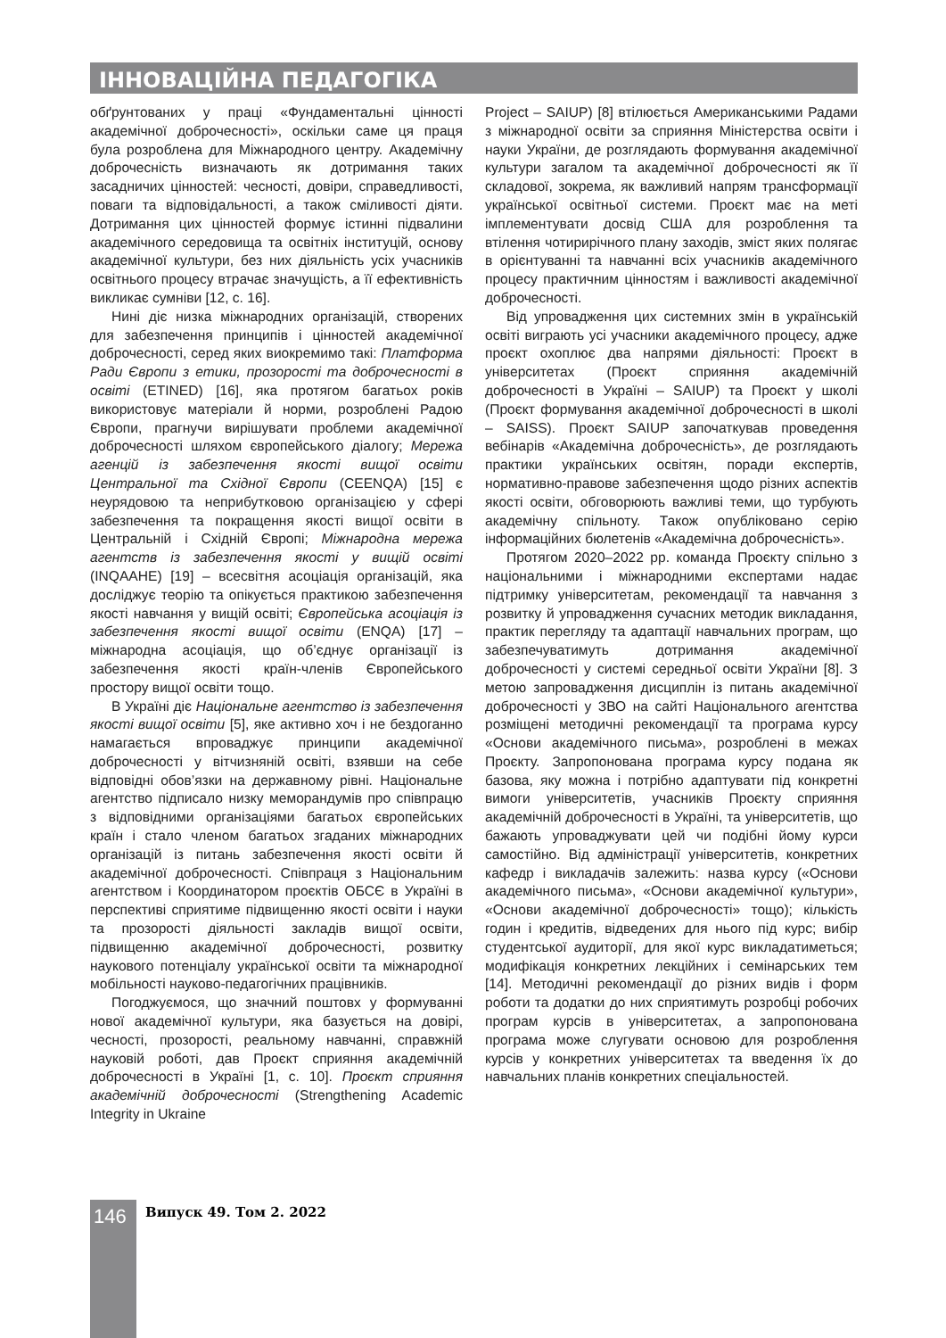ІННОВАЦІЙНА ПЕДАГОГІКА
обґрунтованих у праці «Фундаментальні цінності академічної доброчесності», оскільки саме ця праця була розроблена для Міжнародного центру. Академічну доброчесність визначають як дотримання таких засадничих цінностей: чесності, довіри, справедливості, поваги та відповідальності, а також сміливості діяти. Дотримання цих цінностей формує істинні підвалини академічного середовища та освітніх інституцій, основу академічної культури, без них діяльність усіх учасників освітнього процесу втрачає значущість, а її ефективність викликає сумніви [12, с. 16].
Нині діє низка міжнародних організацій, створених для забезпечення принципів і цінностей академічної доброчесності, серед яких виокремимо такі: Платформа Ради Європи з етики, прозорості та доброчесності в освіті (ETINED) [16], яка протягом багатьох років використовує матеріали й норми, розроблені Радою Європи, прагнучи вирішувати проблеми академічної доброчесності шляхом європейського діалогу; Мережа агенцій із забезпечення якості вищої освіти Центральної та Східної Європи (CEENQA) [15] є неурядовою та неприбутковою організацією у сфері забезпечення та покращення якості вищої освіти в Центральній і Східній Європі; Міжнародна мережа агентств із забезпечення якості у вищій освіті (INQAAHE) [19] – всесвітня асоціація організацій, яка досліджує теорію та опікується практикою забезпечення якості навчання у вищій освіті; Європейська асоціація із забезпечення якості вищої освіти (ENQA) [17] – міжнародна асоціація, що об’єднує організації із забезпечення якості країн-членів Європейського простору вищої освіти тощо.
В Україні діє Національне агентство із забезпечення якості вищої освіти [5], яке активно хоч і не бездоганно намагається впроваджує принципи академічної доброчесності у вітчизняній освіті, взявши на себе відповідні обов’язки на державному рівні. Національне агентство підписало низку меморандумів про співпрацю з відповідними організаціями багатьох європейських країн і стало членом багатьох згаданих міжнародних організацій із питань забезпечення якості освіти й академічної доброчесності. Співпраця з Національним агентством і Координатором проєктів ОБСЄ в Україні в перспективі сприятиме підвищенню якості освіти і науки та прозорості діяльності закладів вищої освіти, підвищенню академічної доброчесності, розвитку наукового потенціалу української освіти та міжнародної мобільності науково-педагогічних працівників.
Погоджуємося, що значний поштовх у формуванні нової академічної культури, яка базується на довірі, чесності, прозорості, реальному навчанні, справжній науковій роботі, дав Проєкт сприяння академічній доброчесності в Україні [1, с. 10]. Проєкт сприяння академічній доброчесності (Strengthening Academic Integrity in Ukraine
Project – SAIUP) [8] втілюється Американськими Радами з міжнародної освіти за сприяння Міністерства освіти і науки України, де розглядають формування академічної культури загалом та академічної доброчесності як її складової, зокрема, як важливий напрям трансформації української освітньої системи. Проєкт має на меті імплементувати досвід США для розроблення та втілення чотирирічного плану заходів, зміст яких полягає в орієнтуванні та навчанні всіх учасників академічного процесу практичним цінностям і важливості академічної доброчесності.
Від упровадження цих системних змін в українській освіті виграють усі учасники академічного процесу, адже проєкт охоплює два напрями діяльності: Проєкт в університетах (Проєкт сприяння академічній доброчесності в Україні – SAIUP) та Проєкт у школі (Проєкт формування академічної доброчесності в школі – SAISS). Проєкт SAIUP започаткував проведення вебінарів «Академічна доброчесність», де розглядають практики українських освітян, поради експертів, нормативно-правове забезпечення щодо різних аспектів якості освіти, обговорюють важливі теми, що турбують академічну спільноту. Також опубліковано серію інформаційних бюлетенів «Академічна доброчесність».
Протягом 2020–2022 рр. команда Проєкту спільно з національними і міжнародними експертами надає підтримку університетам, рекомендації та навчання з розвитку й упровадження сучасних методик викладання, практик перегляду та адаптації навчальних програм, що забезпечуватимуть дотримання академічної доброчесності у системі середньої освіти України [8]. З метою запровадження дисциплін із питань академічної доброчесності у ЗВО на сайті Національного агентства розміщені методичні рекомендації та програма курсу «Основи академічного письма», розроблені в межах Проєкту. Запропонована програма курсу подана як базова, яку можна і потрібно адаптувати під конкретні вимоги університетів, учасників Проєкту сприяння академічній доброчесності в Україні, та університетів, що бажають упроваджувати цей чи подібні йому курси самостійно. Від адміністрації університетів, конкретних кафедр і викладачів залежить: назва курсу («Основи академічного письма», «Основи академічної культури», «Основи академічної доброчесності» тощо); кількість годин і кредитів, відведених для нього під курс; вибір студентської аудиторії, для якої курс викладатиметься; модифікація конкретних лекційних і семінарських тем [14]. Методичні рекомендації до різних видів і форм роботи та додатки до них сприятимуть розробці робочих програм курсів в університетах, а запропонована програма може слугувати основою для розроблення курсів у конкретних університетах та введення їх до навчальних планів конкретних спеціальностей.
146 Випуск 49. Том 2. 2022